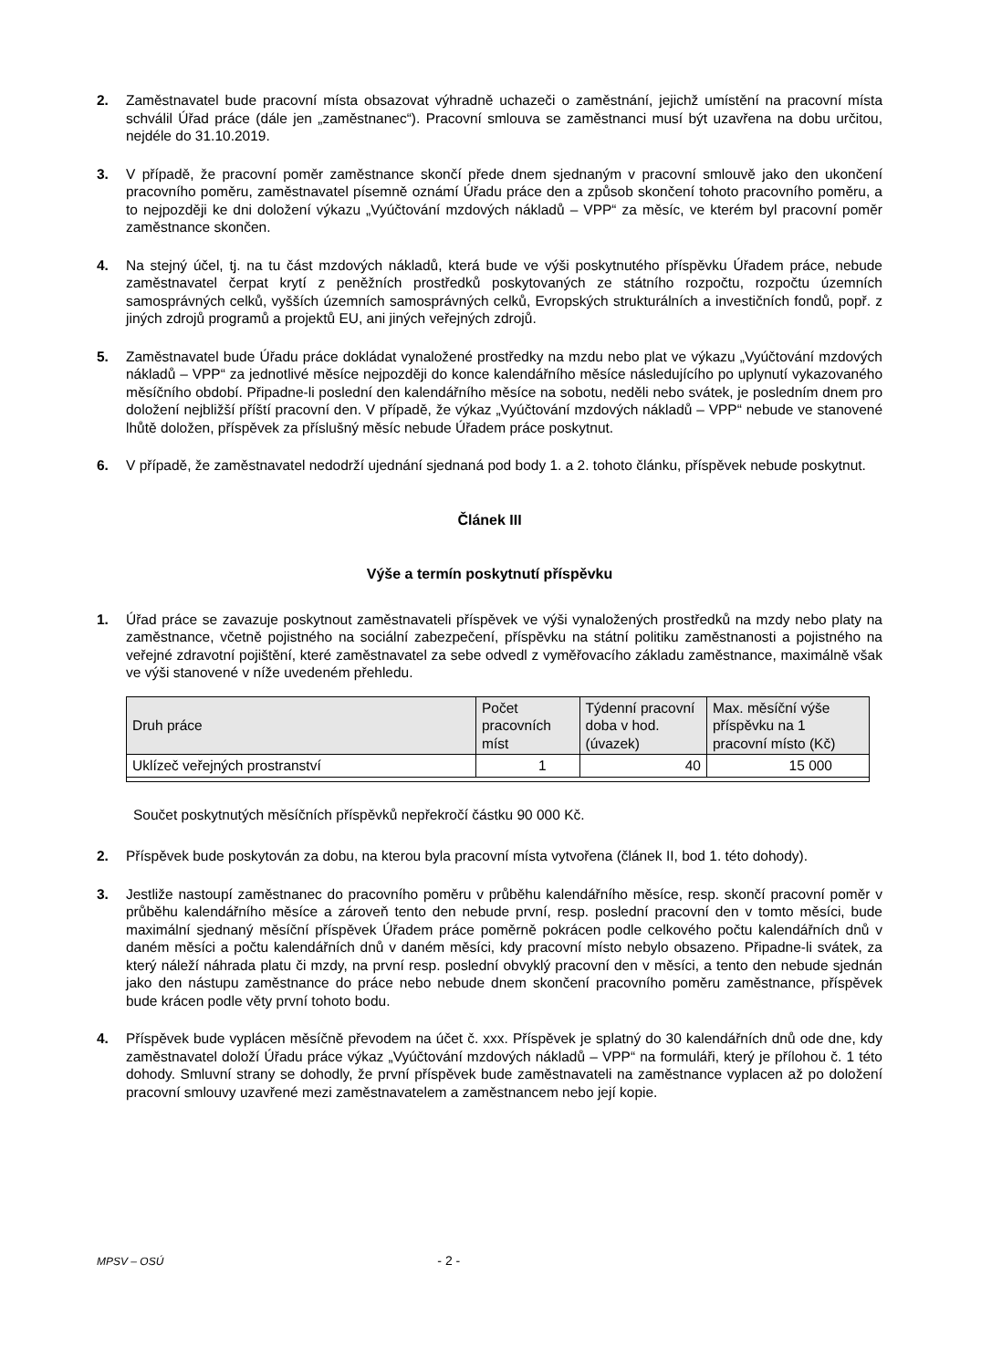2. Zaměstnavatel bude pracovní místa obsazovat výhradně uchazeči o zaměstnání, jejichž umístění na pracovní místa schválil Úřad práce (dále jen „zaměstnanec“). Pracovní smlouva se zaměstnanci musí být uzavřena na dobu určitou, nejdéle do 31.10.2019.
3. V případě, že pracovní poměr zaměstnance skončí přede dnem sjednaným v pracovní smlouvě jako den ukončení pracovního poměru, zaměstnavatel písemně oznámí Úřadu práce den a způsob skončení tohoto pracovního poměru, a to nejpozději ke dni doložení výkazu „Vyúčtování mzdových nákladů – VPP“ za měsíc, ve kterém byl pracovní poměr zaměstnance skončen.
4. Na stejný účel, tj. na tu část mzdových nákladů, která bude ve výši poskytnutého příspěvku Úřadem práce, nebude zaměstnavatel čerpat krytí z peněžních prostředků poskytovaných ze státního rozpočtu, rozpočtu územních samosprávných celků, vyšších územních samosprávných celků, Evropských strukturálních a investičních fondů, popř. z jiných zdrojů programů a projektů EU, ani jiných veřejných zdrojů.
5. Zaměstnavatel bude Úřadu práce dokládat vynaložené prostředky na mzdu nebo plat ve výkazu „Vyúčtování mzdových nákladů – VPP“ za jednotlivé měsíce nejpozději do konce kalendářního měsíce následujícího po uplynutí vykazovaného měsíčního období. Připadne-li poslední den kalendářního měsíce na sobotu, neděli nebo svátek, je posledním dnem pro doložení nejbližší příští pracovní den. V případě, že výkaz „Vyúčtování mzdových nákladů – VPP“ nebude ve stanovené lhůtě doložen, příspěvek za příslušný měsíc nebude Úřadem práce poskytnut.
6. V případě, že zaměstnavatel nedodrží ujednání sjednaná pod body 1. a 2. tohoto článku, příspěvek nebude poskytnut.
Článek III
Výše a termín poskytnutí příspěvku
1. Úřad práce se zavazuje poskytnout zaměstnavateli příspěvek ve výši vynaložených prostředků na mzdy nebo platy na zaměstnance, včetně pojistného na sociální zabezpečení, příspěvku na státní politiku zaměstnanosti a pojistného na veřejné zdravotní pojištění, které zaměstnavatel za sebe odvedl z vyměřovacího základu zaměstnance, maximálně však ve výši stanovené v níže uvedeném přehledu.
| Druh práce | Počet pracovních míst | Týdenní pracovní doba v hod. (úvazek) | Max. měsíční výše příspěvku na 1 pracovní místo (Kč) |
| --- | --- | --- | --- |
| Uklízeč veřejných prostranství | 1 | 40 | 15 000 |
Součet poskytnutých měsíčních příspěvků nepřekročí částku 90 000 Kč.
2. Příspěvek bude poskytován za dobu, na kterou byla pracovní místa vytvořena (článek II, bod 1. této dohody).
3. Jestliže nastoupí zaměstnanec do pracovního poměru v průběhu kalendářního měsíce, resp. skončí pracovní poměr v průběhu kalendářního měsíce a zároveň tento den nebude první, resp. poslední pracovní den v tomto měsíci, bude maximální sjednaný měsíční příspěvek Úřadem práce poměrně pokrácen podle celkového počtu kalendářních dnů v daném měsíci a počtu kalendářních dnů v daném měsíci, kdy pracovní místo nebylo obsazeno. Připadne-li svátek, za který náleží náhrada platu či mzdy, na první resp. poslední obvyklý pracovní den v měsíci, a tento den nebude sjednán jako den nástupu zaměstnance do práce nebo nebude dnem skončení pracovního poměru zaměstnance, příspěvek bude krácen podle věty první tohoto bodu.
4. Příspěvek bude vyplácen měsíčně převodem na účet č. xxx. Příspěvek je splatný do 30 kalendářních dnů ode dne, kdy zaměstnavatel doloží Úřadu práce výkaz „Vyúčtování mzdových nákladů – VPP“ na formuláři, který je přílohou č. 1 této dohody. Smluvní strany se dohodly, že první příspěvek bude zaměstnavateli na zaměstnance vyplacen až po doložení pracovní smlouvy uzavřené mezi zaměstnavatelem a zaměstnancem nebo její kopie.
MPSV – OSÚ - 2 -